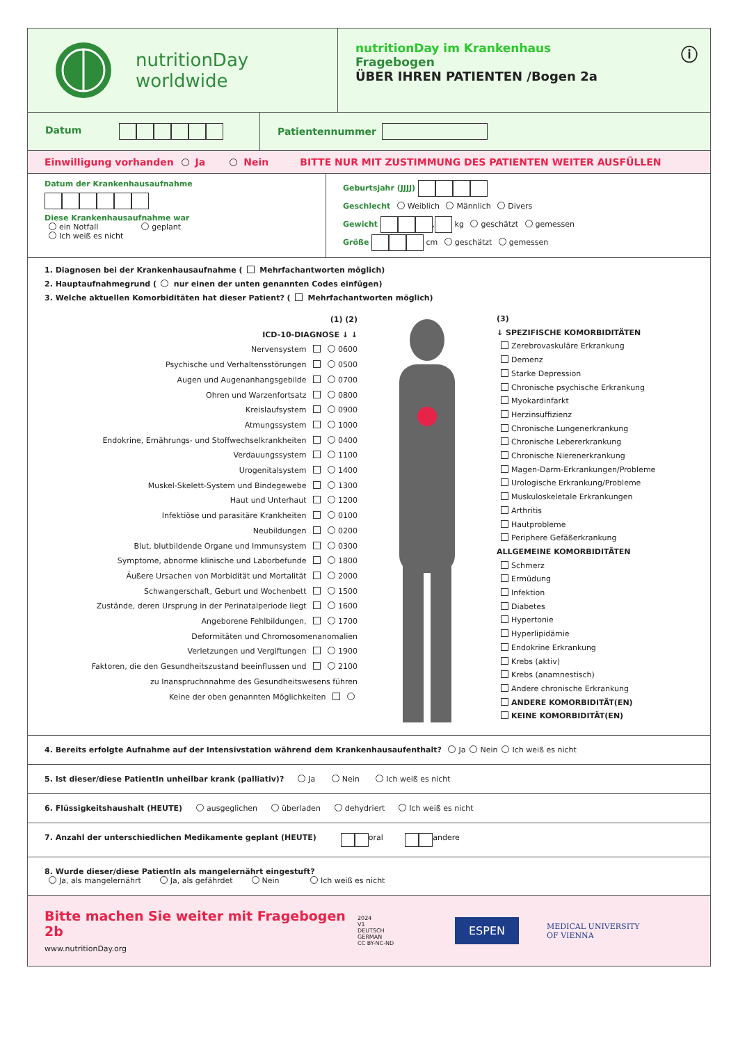nutritionDay
worldwide
nutritionDay im Krankenhaus
Fragebogen
ÜBER IHREN PATIENTEN /Bogen 2a
ⓘ
Datum
Patientennummer
Einwilligung vorhanden Ja Nein BITTE NUR MIT ZUSTIMMUNG DES PATIENTEN WEITER AUSFÜLLEN
Datum der Krankenhausaufnahme
Diese Krankenhausaufnahme war
ein Notfall geplant
Ich weiß es nicht
Geburtsjahr (JJJJ)
Geschlecht Weiblich Männlich Divers
Gewicht , kg geschätzt gemessen
Größe cm geschätzt gemessen
1. Diagnosen bei der Krankenhausaufnahme ( Mehrfachantworten möglich)
2. Hauptaufnahmegrund ( nur einen der unten genannten Codes einfügen)
3. Welche aktuellen Komorbiditäten hat dieser Patient? ( Mehrfachantworten möglich)
(1) (2)
ICD-10-DIAGNOSE ↓ ↓
Nervensystem 0600
Psychische und Verhaltensstörungen 0500
Augen und Augenanhangsgebilde 0700
Ohren und Warzenfortsatz 0800
Kreislaufsystem 0900
Atmungssystem 1000
Endokrine, Ernährungs- und Stoffwechselkrankheiten 0400
Verdauungssystem 1100
Urogenitalsystem 1400
Muskel-Skelett-System und Bindegewebe 1300
Haut und Unterhaut 1200
Infektiöse und parasitäre Krankheiten 0100
Neubildungen 0200
Blut, blutbildende Organe und Immunsystem 0300
Symptome, abnorme klinische und Laborbefunde 1800
Äußere Ursachen von Morbidität und Mortalität 2000
Schwangerschaft, Geburt und Wochenbett 1500
Zustände, deren Ursprung in der Perinatalperiode liegt 1600
Angeborene Fehlbildungen, 1700
Deformitäten und Chromosomenanomalien
Verletzungen und Vergiftungen 1900
Faktoren, die den Gesundheitszustand beeinflussen und 2100
zu Inanspruchnnahme des Gesundheitswesens führen
Keine der oben genannten Möglichkeiten
(3)
↓ SPEZIFISCHE KOMORBIDITÄTEN
Zerebrovaskuläre Erkrankung
Demenz
Starke Depression
Chronische psychische Erkrankung
Myokardinfarkt
Herzinsuffizienz
Chronische Lungenerkrankung
Chronische Lebererkrankung
Chronische Nierenerkrankung
Magen-Darm-Erkrankungen/Probleme
Urologische Erkrankung/Probleme
Muskuloskeletale Erkrankungen
Arthritis
Hautprobleme
Periphere Gefäßerkrankung
ALLGEMEINE KOMORBIDITÄTEN
Schmerz
Ermüdung
Infektion
Diabetes
Hypertonie
Hyperlipidämie
Endokrine Erkrankung
Krebs (aktiv)
Krebs (anamnestisch)
Andere chronische Erkrankung
ANDERE KOMORBIDITÄT(EN)
KEINE KOMORBIDITÄT(EN)
4. Bereits erfolgte Aufnahme auf der Intensivstation während dem Krankenhausaufenthalt? Ja Nein Ich weiß es nicht
5. Ist dieser/diese PatientIn unheilbar krank (palliativ)? Ja Nein Ich weiß es nicht
6. Flüssigkeitshaushalt (HEUTE) ausgeglichen überladen dehydriert Ich weiß es nicht
7. Anzahl der unterschiedlichen Medikamente geplant (HEUTE) oral andere
8. Wurde dieser/diese PatientIn als mangelernährt eingestuft?
Ja, als mangelernährt Ja, als gefährdet Nein Ich weiß es nicht
Bitte machen Sie weiter mit Fragebogen 2b
www.nutritionDay.org
2024
V1
DEUTSCH
GERMAN
CC BY-NC-ND
ESPEN
MEDICAL UNIVERSITY
OF VIENNA